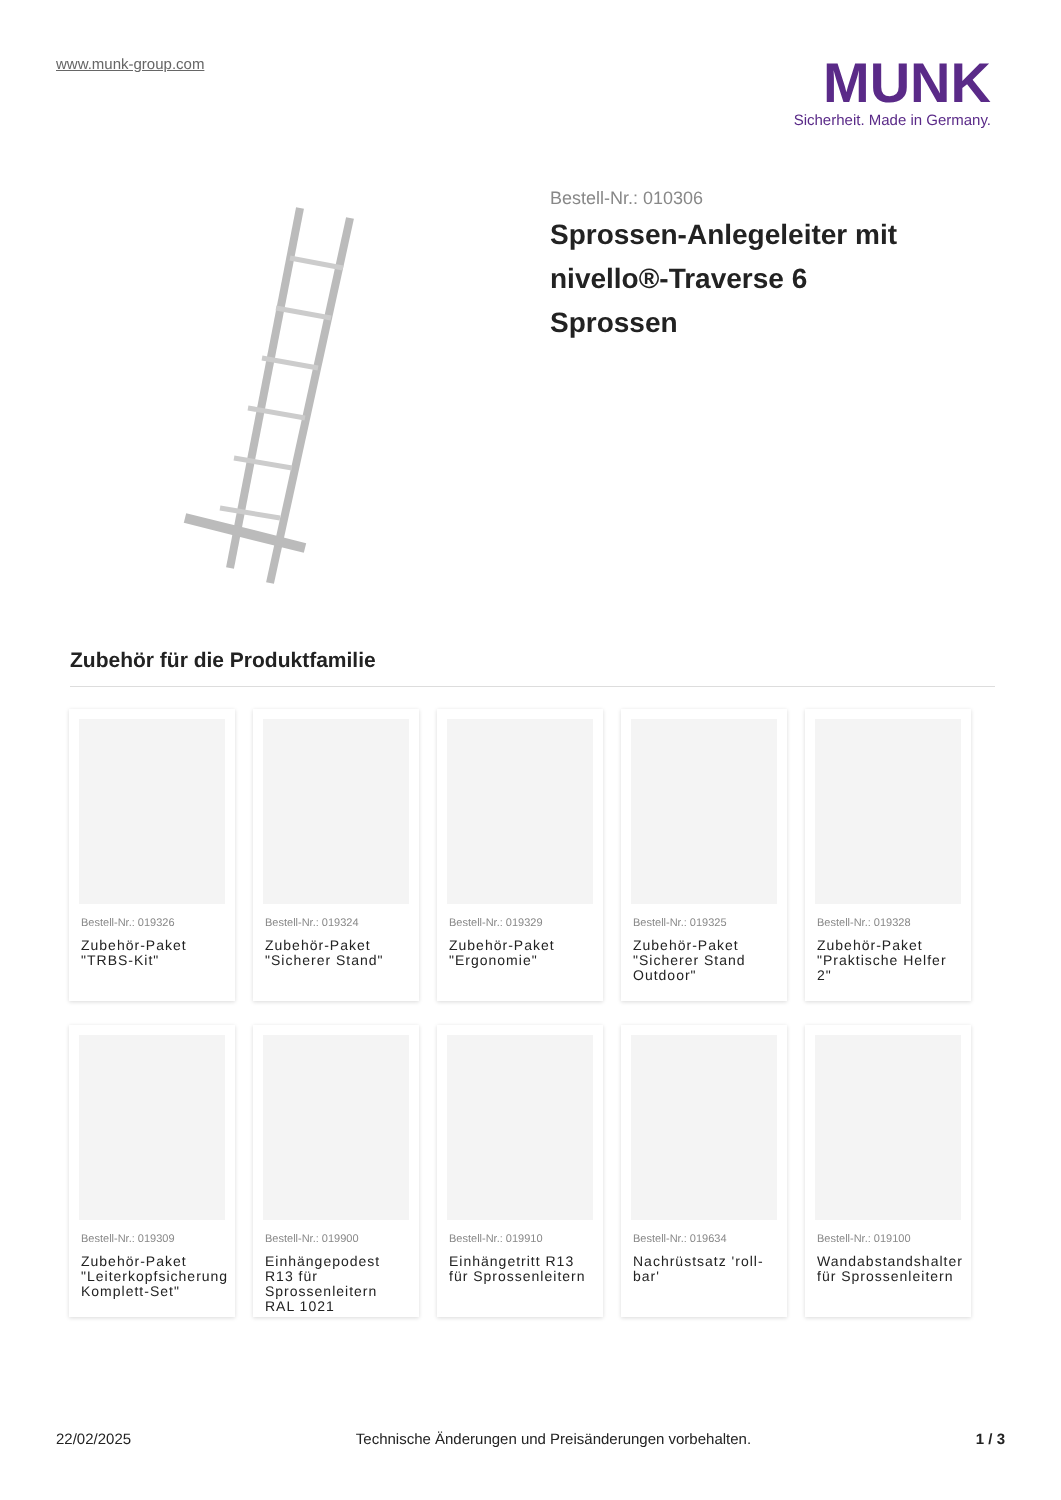www.munk-group.com
MUNK
Sicherheit. Made in Germany.
Bestell-Nr.: 010306
Sprossen-Anlegeleiter mit nivello®-Traverse 6 Sprossen
Zubehör für die Produktfamilie
Bestell-Nr.: 019326
Zubehör-Paket "TRBS-Kit"
Bestell-Nr.: 019324
Zubehör-Paket "Sicherer Stand"
Bestell-Nr.: 019329
Zubehör-Paket "Ergonomie"
Bestell-Nr.: 019325
Zubehör-Paket "Sicherer Stand Outdoor"
Bestell-Nr.: 019328
Zubehör-Paket "Praktische Helfer 2"
Bestell-Nr.: 019309
Zubehör-Paket "Leiterkopfsicherung Komplett-Set"
Bestell-Nr.: 019900
Einhängepodest R13 für Sprossenleitern RAL 1021
Bestell-Nr.: 019910
Einhängetritt R13 für Sprossenleitern
Bestell-Nr.: 019634
Nachrüstsatz 'roll-bar'
Bestell-Nr.: 019100
Wandabstandshalter für Sprossenleitern
22/02/2025 Technische Änderungen und Preisänderungen vorbehalten. 1 / 3